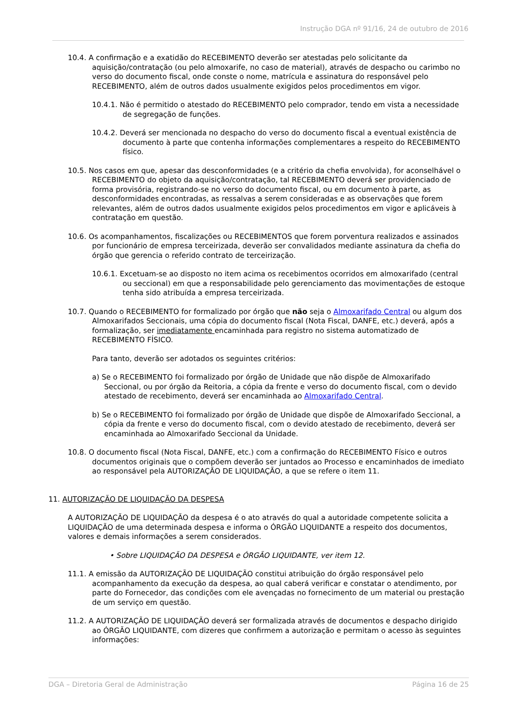Instrução DGA nº 91/16, 24 de outubro de 2016
10.4. A confirmação e a exatidão do RECEBIMENTO deverão ser atestadas pelo solicitante da aquisição/contratação (ou pelo almoxarife, no caso de material), através de despacho ou carimbo no verso do documento fiscal, onde conste o nome, matrícula e assinatura do responsável pelo RECEBIMENTO, além de outros dados usualmente exigidos pelos procedimentos em vigor.
10.4.1. Não é permitido o atestado do RECEBIMENTO pelo comprador, tendo em vista a necessidade de segregação de funções.
10.4.2. Deverá ser mencionada no despacho do verso do documento fiscal a eventual existência de documento à parte que contenha informações complementares a respeito do RECEBIMENTO físico.
10.5. Nos casos em que, apesar das desconformidades (e a critério da chefia envolvida), for aconselhável o RECEBIMENTO do objeto da aquisição/contratação, tal RECEBIMENTO deverá ser providenciado de forma provisória, registrando-se no verso do documento fiscal, ou em documento à parte, as desconformidades encontradas, as ressalvas a serem consideradas e as observações que forem relevantes, além de outros dados usualmente exigidos pelos procedimentos em vigor e aplicáveis à contratação em questão.
10.6. Os acompanhamentos, fiscalizações ou RECEBIMENTOS que forem porventura realizados e assinados por funcionário de empresa terceirizada, deverão ser convalidados mediante assinatura da chefia do órgão que gerencia o referido contrato de terceirização.
10.6.1. Excetuam-se ao disposto no item acima os recebimentos ocorridos em almoxarifado (central ou seccional) em que a responsabilidade pelo gerenciamento das movimentações de estoque tenha sido atribuída a empresa terceirizada.
10.7. Quando o RECEBIMENTO for formalizado por órgão que não seja o Almoxarifado Central ou algum dos Almoxarifados Seccionais, uma cópia do documento fiscal (Nota Fiscal, DANFE, etc.) deverá, após a formalização, ser imediatamente encaminhada para registro no sistema automatizado de RECEBIMENTO FÍSICO.
Para tanto, deverão ser adotados os seguintes critérios:
a) Se o RECEBIMENTO foi formalizado por órgão de Unidade que não dispõe de Almoxarifado Seccional, ou por órgão da Reitoria, a cópia da frente e verso do documento fiscal, com o devido atestado de recebimento, deverá ser encaminhada ao Almoxarifado Central.
b) Se o RECEBIMENTO foi formalizado por órgão de Unidade que dispõe de Almoxarifado Seccional, a cópia da frente e verso do documento fiscal, com o devido atestado de recebimento, deverá ser encaminhada ao Almoxarifado Seccional da Unidade.
10.8. O documento fiscal (Nota Fiscal, DANFE, etc.) com a confirmação do RECEBIMENTO Físico e outros documentos originais que o compõem deverão ser juntados ao Processo e encaminhados de imediato ao responsável pela AUTORIZAÇÃO DE LIQUIDAÇÃO, a que se refere o item 11.
11. AUTORIZAÇÃO DE LIQUIDAÇÃO DA DESPESA
A AUTORIZAÇÃO DE LIQUIDAÇÃO da despesa é o ato através do qual a autoridade competente solicita a LIQUIDAÇÃO de uma determinada despesa e informa o ÓRGÃO LIQUIDANTE a respeito dos documentos, valores e demais informações a serem considerados.
• Sobre LIQUIDAÇÃO DA DESPESA e ÓRGÃO LIQUIDANTE, ver item 12.
11.1. A emissão da AUTORIZAÇÃO DE LIQUIDAÇÃO constitui atribuição do órgão responsável pelo acompanhamento da execução da despesa, ao qual caberá verificar e constatar o atendimento, por parte do Fornecedor, das condições com ele avençadas no fornecimento de um material ou prestação de um serviço em questão.
11.2. A AUTORIZAÇÃO DE LIQUIDAÇÃO deverá ser formalizada através de documentos e despacho dirigido ao ÓRGÃO LIQUIDANTE, com dizeres que confirmem a autorização e permitam o acesso às seguintes informações:
DGA – Diretoria Geral de Administração Página 16 de 25